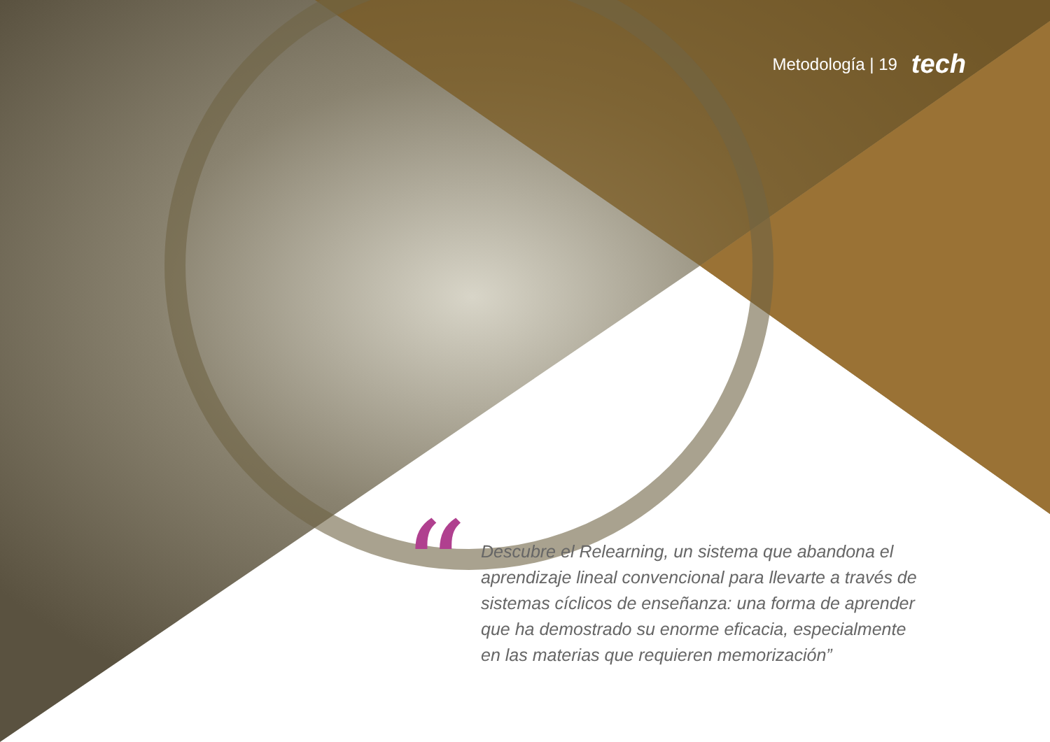Metodología | 19 tech
“
Descubre el Relearning, un sistema que abandona el aprendizaje lineal convencional para llevarte a través de sistemas cíclicos de enseñanza: una forma de aprender que ha demostrado su enorme eficacia, especialmente en las materias que requieren memorización”